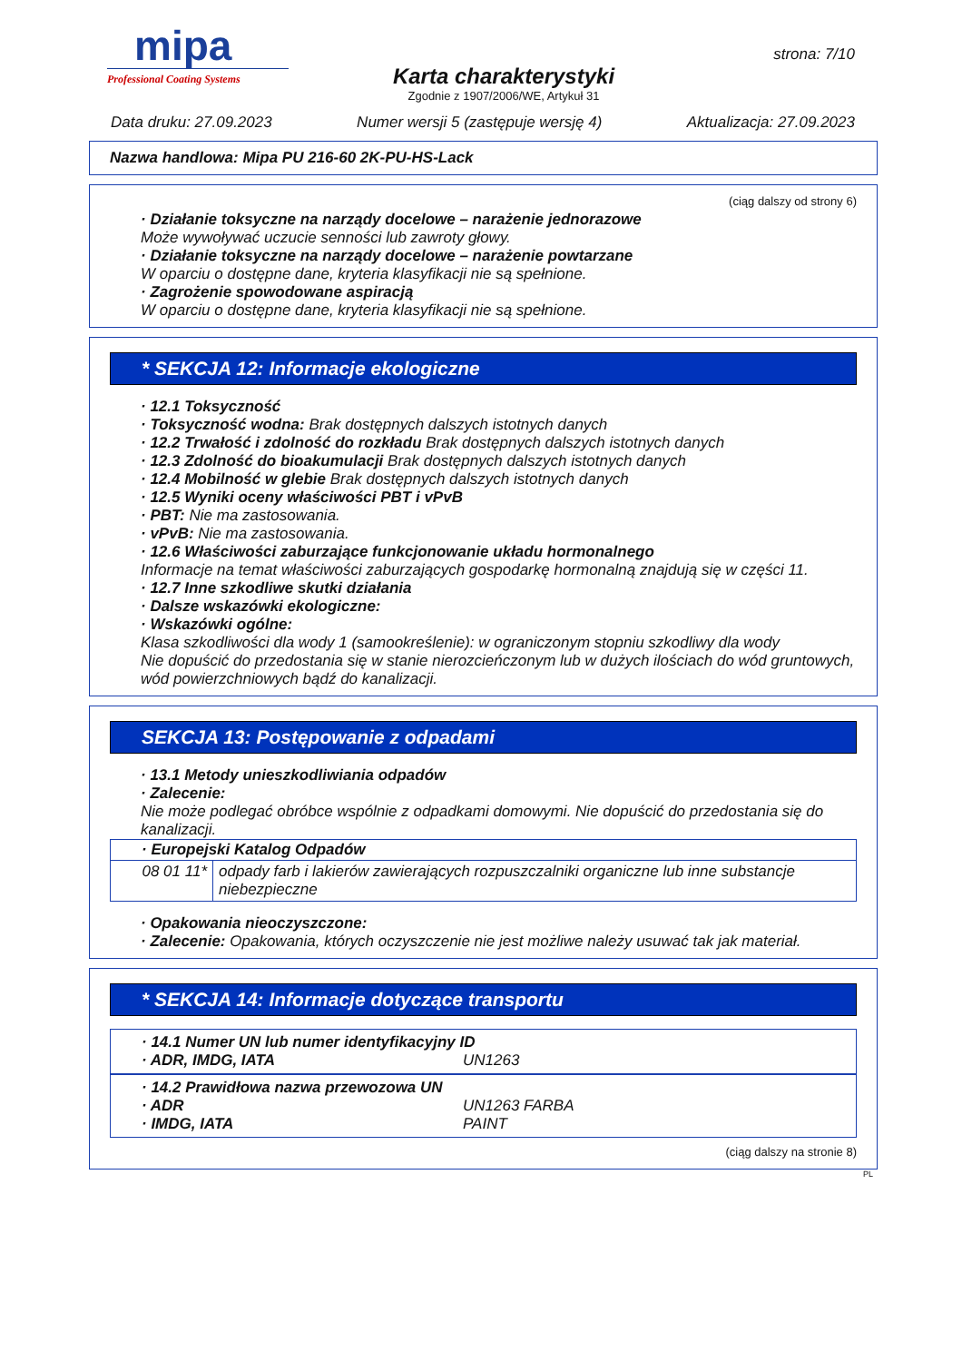mipa
Professional Coating Systems
Karta charakterystyki
Zgodnie z 1907/2006/WE, Artykuł 31
strona: 7/10
Data druku: 27.09.2023 Numer wersji 5 (zastępuje wersję 4) Aktualizacja: 27.09.2023
Nazwa handlowa: Mipa PU 216-60 2K-PU-HS-Lack
(ciąg dalszy od strony 6)
· Działanie toksyczne na narządy docelowe – narażenie jednorazowe
Może wywoływać uczucie senności lub zawroty głowy.
· Działanie toksyczne na narządy docelowe – narażenie powtarzane
W oparciu o dostępne dane, kryteria klasyfikacji nie są spełnione.
· Zagrożenie spowodowane aspiracją
W oparciu o dostępne dane, kryteria klasyfikacji nie są spełnione.
* SEKCJA 12: Informacje ekologiczne
· 12.1 Toksyczność
· Toksyczność wodna: Brak dostępnych dalszych istotnych danych
· 12.2 Trwałość i zdolność do rozkładu Brak dostępnych dalszych istotnych danych
· 12.3 Zdolność do bioakumulacji Brak dostępnych dalszych istotnych danych
· 12.4 Mobilność w glebie Brak dostępnych dalszych istotnych danych
· 12.5 Wyniki oceny właściwości PBT i vPvB
· PBT: Nie ma zastosowania.
· vPvB: Nie ma zastosowania.
· 12.6 Właściwości zaburzające funkcjonowanie układu hormonalnego
Informacje na temat właściwości zaburzających gospodarkę hormonalną znajdują się w części 11.
· 12.7 Inne szkodliwe skutki działania
· Dalsze wskazówki ekologiczne:
· Wskazówki ogólne:
Klasa szkodliwości dla wody 1 (samookreślenie): w ograniczonym stopniu szkodliwy dla wody
Nie dopuścić do przedostania się w stanie nierozcieńczonym lub w dużych ilościach do wód gruntowych, wód powierzchniowych bądź do kanalizacji.
SEKCJA 13: Postępowanie z odpadami
· 13.1 Metody unieszkodliwiania odpadów
· Zalecenie:
Nie może podlegać obróbce wspólnie z odpadkami domowymi. Nie dopuścić do przedostania się do kanalizacji.
| · Europejski Katalog Odpadów | |
| --- | --- |
| 08 01 11* | odpady farb i lakierów zawierających rozpuszczalniki organiczne lub inne substancje niebezpieczne |
· Opakowania nieoczyszczone:
· Zalecenie: Opakowania, których oczyszczenie nie jest możliwe należy usuwać tak jak materiał.
* SEKCJA 14: Informacje dotyczące transportu
| · 14.1 Numer UN lub numer identyfikacyjny ID | |
| · ADR, IMDG, IATA | UN1263 |
| · 14.2 Prawidłowa nazwa przewozowa UN | |
| · ADR | UN1263 FARBA |
| · IMDG, IATA | PAINT |
(ciąg dalszy na stronie 8)
PL